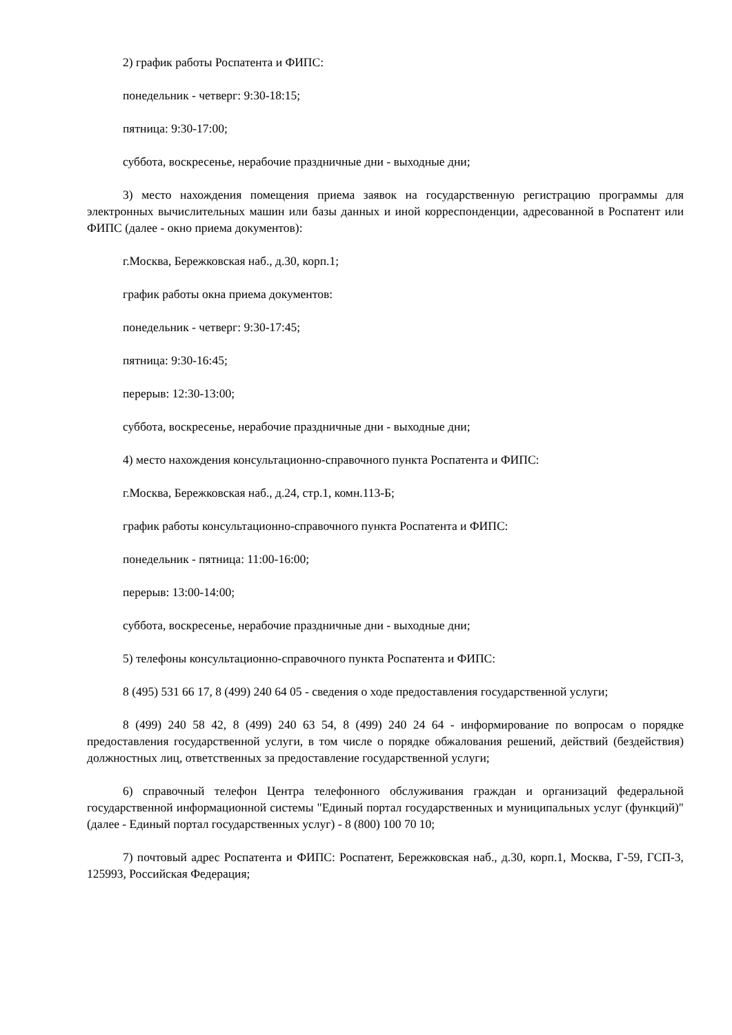2) график работы Роспатента и ФИПС:
понедельник - четверг: 9:30-18:15;
пятница: 9:30-17:00;
суббота, воскресенье, нерабочие праздничные дни - выходные дни;
3) место нахождения помещения приема заявок на государственную регистрацию программы для электронных вычислительных машин или базы данных и иной корреспонденции, адресованной в Роспатент или ФИПС (далее - окно приема документов):
г.Москва, Бережковская наб., д.30, корп.1;
график работы окна приема документов:
понедельник - четверг: 9:30-17:45;
пятница: 9:30-16:45;
перерыв: 12:30-13:00;
суббота, воскресенье, нерабочие праздничные дни - выходные дни;
4) место нахождения консультационно-справочного пункта Роспатента и ФИПС:
г.Москва, Бережковская наб., д.24, стр.1, комн.113-Б;
график работы консультационно-справочного пункта Роспатента и ФИПС:
понедельник - пятница: 11:00-16:00;
перерыв: 13:00-14:00;
суббота, воскресенье, нерабочие праздничные дни - выходные дни;
5) телефоны консультационно-справочного пункта Роспатента и ФИПС:
8 (495) 531 66 17, 8 (499) 240 64 05 - сведения о ходе предоставления государственной услуги;
8 (499) 240 58 42, 8 (499) 240 63 54, 8 (499) 240 24 64 - информирование по вопросам о порядке предоставления государственной услуги, в том числе о порядке обжалования решений, действий (бездействия) должностных лиц, ответственных за предоставление государственной услуги;
6) справочный телефон Центра телефонного обслуживания граждан и организаций федеральной государственной информационной системы "Единый портал государственных и муниципальных услуг (функций)" (далее - Единый портал государственных услуг) - 8 (800) 100 70 10;
7) почтовый адрес Роспатента и ФИПС: Роспатент, Бережковская наб., д.30, корп.1, Москва, Г-59, ГСП-3, 125993, Российская Федерация;